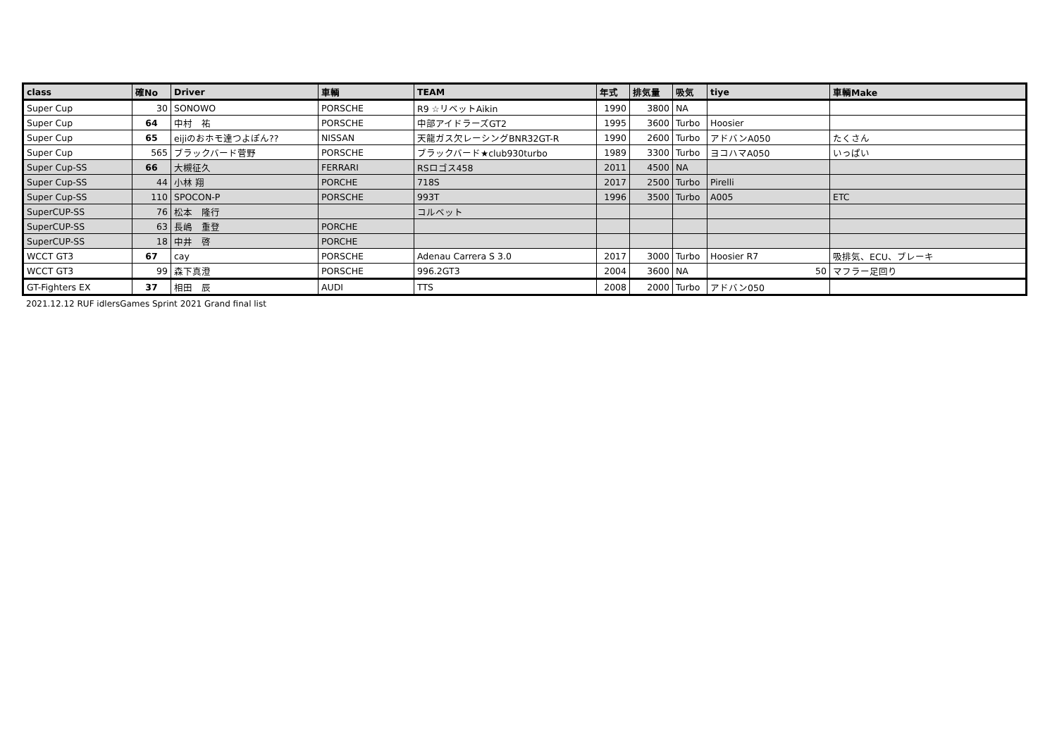| class | 確No | Driver | 車輌 | TEAM | 年式 | 排気量 | 吸気 | tiye | 車輌Make |
| --- | --- | --- | --- | --- | --- | --- | --- | --- | --- |
| Super Cup | 30 | SONOWO | PORSCHE | R9 ☆リベットAikin | 1990 | 3800 | NA | | |
| Super Cup | 64 | 中村 祐 | PORSCHE | 中部アイドラーズGT2 | 1995 | 3600 | Turbo | Hoosier | |
| Super Cup | 65 | eijiのおホモ達つよぽん?? | NISSAN | 天龍ガス欠レーシングBNR32GT-R | 1990 | 2600 | Turbo | アドバンA050 | たくさん |
| Super Cup | 565 | ブラックバード菅野 | PORSCHE | ブラックバード★club930turbo | 1989 | 3300 | Turbo | ヨコハマA050 | いっぱい |
| Super Cup-SS | 66 | 大槻征久 | FERRARI | RSロゴス458 | 2011 | 4500 | NA | | |
| Super Cup-SS | 44 | 小林 翔 | PORCHE | 718S | 2017 | 2500 | Turbo | Pirelli | |
| Super Cup-SS | 110 | SPOCON-P | PORSCHE | 993T | 1996 | 3500 | Turbo | A005 | ETC |
| SuperCUP-SS | 76 | 松本 隆行 | | コルベット | | | | | |
| SuperCUP-SS | 63 | 長嶋 重登 | PORCHE | | | | | | |
| SuperCUP-SS | 18 | 中井 啓 | PORCHE | | | | | | |
| WCCT GT3 | 67 | cay | PORSCHE | Adenau Carrera S 3.0 | 2017 | 3000 | Turbo | Hoosier R7 | 吸排気、ECU、ブレーキ |
| WCCT GT3 | 99 | 森下真澄 | PORSCHE | 996.2GT3 | 2004 | 3600 | NA | 50 | マフラー足回り |
| GT-Fighters EX | 37 | 相田 辰 | AUDI | TTS | 2008 | 2000 | Turbo | アドバン050 | |
2021.12.12 RUF idlersGames Sprint 2021 Grand final list